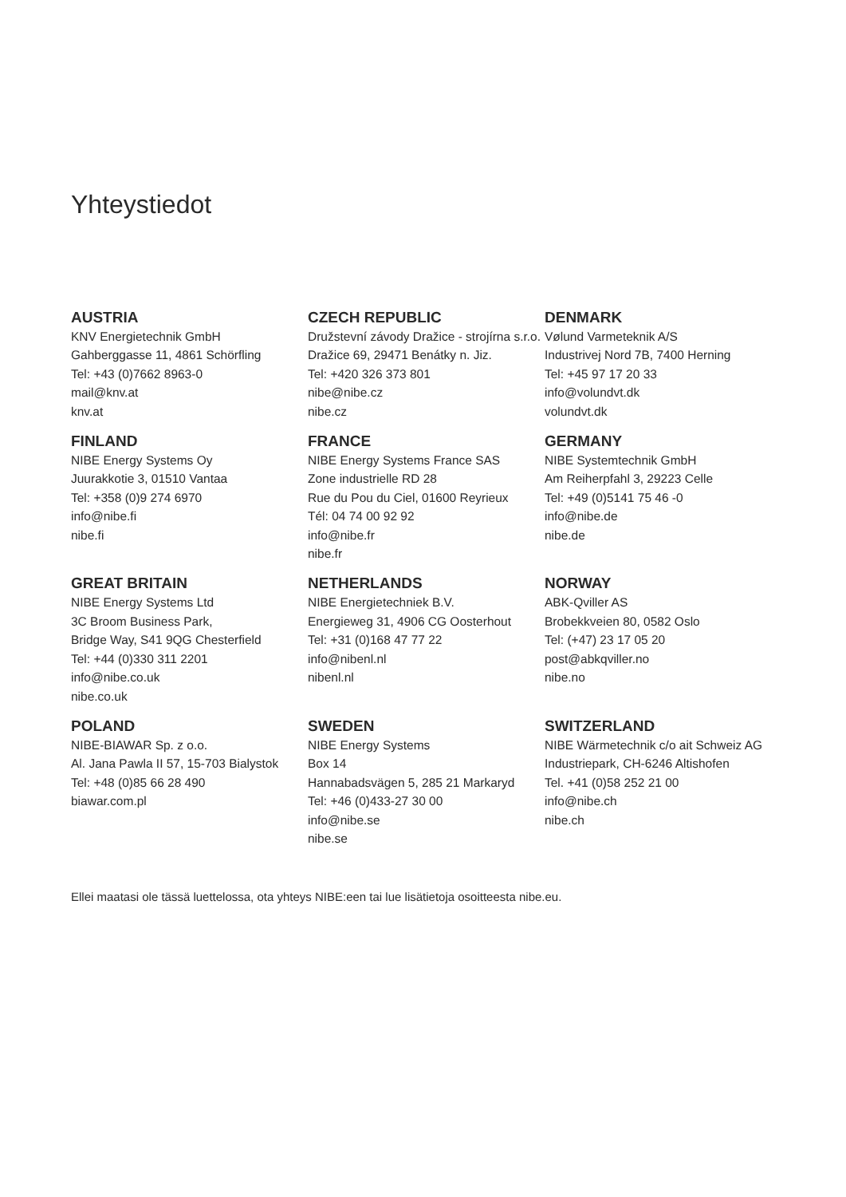Yhteystiedot
AUSTRIA
KNV Energietechnik GmbH
Gahberggasse 11, 4861 Schörfling
Tel: +43 (0)7662 8963-0
mail@knv.at
knv.at
CZECH REPUBLIC
Družstevní závody Dražice - strojírna s.r.o.
Dražice 69, 29471 Benátky n. Jiz.
Tel: +420 326 373 801
nibe@nibe.cz
nibe.cz
DENMARK
Vølund Varmeteknik A/S
Industrivej Nord 7B, 7400 Herning
Tel: +45 97 17 20 33
info@volundvt.dk
volundvt.dk
FINLAND
NIBE Energy Systems Oy
Juurakkotie 3, 01510 Vantaa
Tel: +358 (0)9 274 6970
info@nibe.fi
nibe.fi
FRANCE
NIBE Energy Systems France SAS
Zone industrielle RD 28
Rue du Pou du Ciel, 01600 Reyrieux
Tél: 04 74 00 92 92
info@nibe.fr
nibe.fr
GERMANY
NIBE Systemtechnik GmbH
Am Reiherpfahl 3, 29223 Celle
Tel: +49 (0)5141 75 46 -0
info@nibe.de
nibe.de
GREAT BRITAIN
NIBE Energy Systems Ltd
3C Broom Business Park,
Bridge Way, S41 9QG Chesterfield
Tel: +44 (0)330 311 2201
info@nibe.co.uk
nibe.co.uk
NETHERLANDS
NIBE Energietechniek B.V.
Energieweg 31, 4906 CG Oosterhout
Tel: +31 (0)168 47 77 22
info@nibenl.nl
nibenl.nl
NORWAY
ABK-Qviller AS
Brobekkveien 80, 0582 Oslo
Tel: (+47) 23 17 05 20
post@abkqviller.no
nibe.no
POLAND
NIBE-BIAWAR Sp. z o.o.
Al. Jana Pawla II 57, 15-703 Bialystok
Tel: +48 (0)85 66 28 490
biawar.com.pl
SWEDEN
NIBE Energy Systems
Box 14
Hannabadsvägen 5, 285 21 Markaryd
Tel: +46 (0)433-27 30 00
info@nibe.se
nibe.se
SWITZERLAND
NIBE Wärmetechnik c/o ait Schweiz AG
Industriepark, CH-6246 Altishofen
Tel. +41 (0)58 252 21 00
info@nibe.ch
nibe.ch
Ellei maatasi ole tässä luettelossa, ota yhteys NIBE:een tai lue lisätietoja osoitteesta nibe.eu.